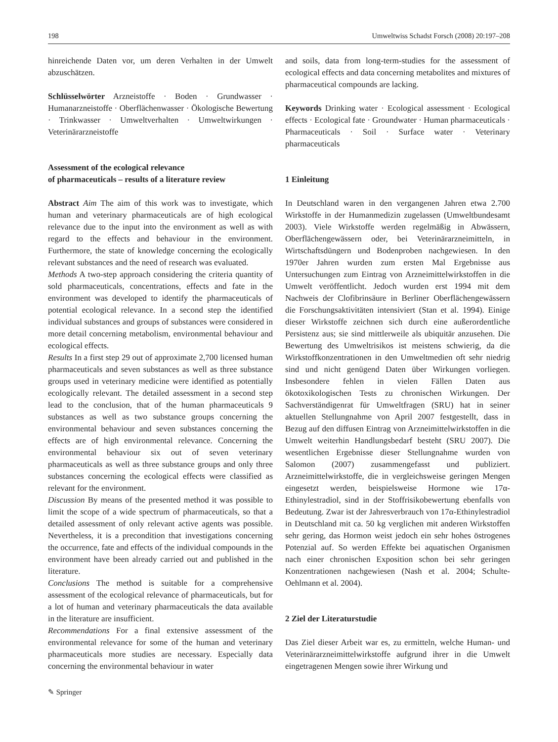198 Umweltwiss Schadst Forsch (2008) 20:197–208
hinreichende Daten vor, um deren Verhalten in der Umwelt abzuschätzen.
Schlüsselwörter Arzneistoffe · Boden · Grundwasser · Humanarzneistoffe · Oberflächenwasser · Ökologische Bewertung · Trinkwasser · Umweltverhalten · Umweltwirkungen · Veterinärarzneistoffe
Assessment of the ecological relevance
of pharmaceuticals – results of a literature review
Abstract Aim The aim of this work was to investigate, which human and veterinary pharmaceuticals are of high ecological relevance due to the input into the environment as well as with regard to the effects and behaviour in the environment. Furthermore, the state of knowledge concerning the ecologically relevant substances and the need of research was evaluated.
Methods A two-step approach considering the criteria quantity of sold pharmaceuticals, concentrations, effects and fate in the environment was developed to identify the pharmaceuticals of potential ecological relevance. In a second step the identified individual substances and groups of substances were considered in more detail concerning metabolism, environmental behaviour and ecological effects.
Results In a first step 29 out of approximate 2,700 licensed human pharmaceuticals and seven substances as well as three substance groups used in veterinary medicine were identified as potentially ecologically relevant. The detailed assessment in a second step lead to the conclusion, that of the human pharmaceuticals 9 substances as well as two substance groups concerning the environmental behaviour and seven substances concerning the effects are of high environmental relevance. Concerning the environmental behaviour six out of seven veterinary pharmaceuticals as well as three substance groups and only three substances concerning the ecological effects were classified as relevant for the environment.
Discussion By means of the presented method it was possible to limit the scope of a wide spectrum of pharmaceuticals, so that a detailed assessment of only relevant active agents was possible. Nevertheless, it is a precondition that investigations concerning the occurrence, fate and effects of the individual compounds in the environment have been already carried out and published in the literature.
Conclusions The method is suitable for a comprehensive assessment of the ecological relevance of pharmaceuticals, but for a lot of human and veterinary pharmaceuticals the data available in the literature are insufficient.
Recommendations For a final extensive assessment of the environmental relevance for some of the human and veterinary pharmaceuticals more studies are necessary. Especially data concerning the environmental behaviour in water
and soils, data from long-term-studies for the assessment of ecological effects and data concerning metabolites and mixtures of pharmaceutical compounds are lacking.
Keywords Drinking water · Ecological assessment · Ecological effects · Ecological fate · Groundwater · Human pharmaceuticals · Pharmaceuticals · Soil · Surface water · Veterinary pharmaceuticals
1 Einleitung
In Deutschland waren in den vergangenen Jahren etwa 2.700 Wirkstoffe in der Humanmedizin zugelassen (Umweltbundesamt 2003). Viele Wirkstoffe werden regelmäßig in Abwässern, Oberflächengewässern oder, bei Veterinärarzneimitteln, in Wirtschaftsdüngern und Bodenproben nachgewiesen. In den 1970er Jahren wurden zum ersten Mal Ergebnisse aus Untersuchungen zum Eintrag von Arzneimittelwirkstoffen in die Umwelt veröffentlicht. Jedoch wurden erst 1994 mit dem Nachweis der Clofibrinsäure in Berliner Oberflächengewässern die Forschungsaktivitäten intensiviert (Stan et al. 1994). Einige dieser Wirkstoffe zeichnen sich durch eine außerordentliche Persistenz aus; sie sind mittlerweile als ubiquitär anzusehen. Die Bewertung des Umweltrisikos ist meistens schwierig, da die Wirkstoffkonzentrationen in den Umweltmedien oft sehr niedrig sind und nicht genügend Daten über Wirkungen vorliegen. Insbesondere fehlen in vielen Fällen Daten aus ökotoxikologischen Tests zu chronischen Wirkungen. Der Sachverständigenrat für Umweltfragen (SRU) hat in seiner aktuellen Stellungnahme von April 2007 festgestellt, dass in Bezug auf den diffusen Eintrag von Arzneimittelwirkstoffen in die Umwelt weiterhin Handlungsbedarf besteht (SRU 2007). Die wesentlichen Ergebnisse dieser Stellungnahme wurden von Salomon (2007) zusammengefasst und publiziert. Arzneimittelwirkstoffe, die in vergleichsweise geringen Mengen eingesetzt werden, beispielsweise Hormone wie 17α-Ethinylestradiol, sind in der Stoffrisikobewertung ebenfalls von Bedeutung. Zwar ist der Jahresverbrauch von 17α-Ethinylestradiol in Deutschland mit ca. 50 kg verglichen mit anderen Wirkstoffen sehr gering, das Hormon weist jedoch ein sehr hohes östrogenes Potenzial auf. So werden Effekte bei aquatischen Organismen nach einer chronischen Exposition schon bei sehr geringen Konzentrationen nachgewiesen (Nash et al. 2004; Schulte-Oehlmann et al. 2004).
2 Ziel der Literaturstudie
Das Ziel dieser Arbeit war es, zu ermitteln, welche Human- und Veterinärarzneimittelwirkstoffe aufgrund ihrer in die Umwelt eingetragenen Mengen sowie ihrer Wirkung und
✎ Springer